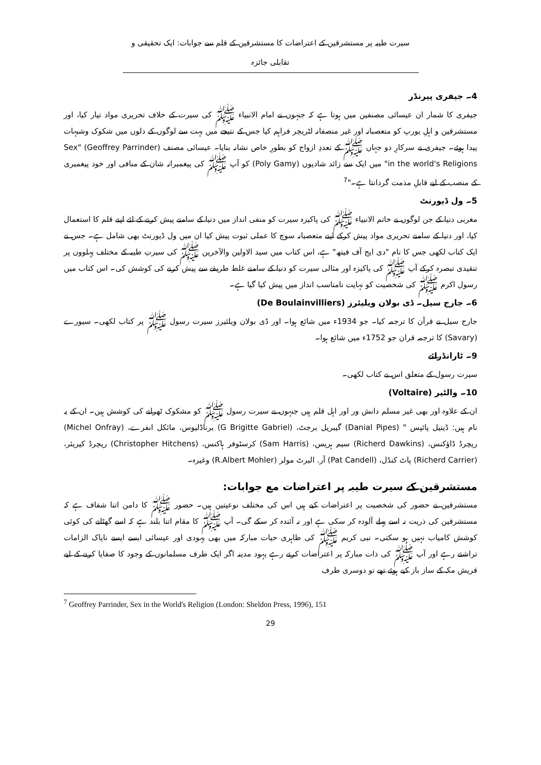سیرت طیبہ پر مستشرقین کے اعتراضات کا مستشرقین کے قلم سے جوابات: ایک تحقیقی و تقابلی جائزہ
4۔ جیفری پیرنڈر
جیفری کا شمار ان عیسائی مصنفین میں ہوتا ہے کہ جنہوں نے امام الانبیاء ﷺ کی سیرت کے خلاف تحریری مواد تیار کیا، اور مستشرقین و اہلِ یورپ کو متعصبانہ اور غیر منصفانہ لٹریچر فراہم کیا جس کے نتیجے میں بہت سے لوگوں کے دلوں میں شکوک وشبہات پیدا ہوئے۔ جیفری نے سرکارِ دو جہاں ﷺ کے تعددِ ازواج کو بطورِ خاص نشانہ بنایا۔ عیسائی مصنف (Geoffrey Parrinder) "Sex in the world's Religions" میں ایک سے زائد شادیوں (Poly Gamy) کو آپ ﷺ کی پیغمبرانہ شان کے منافی اور خود پیغمبری کے منصب کے لیے قابلِ مذمت گردانتا ہے۔"<sup>7</sup>
5۔ ول ڈیورنٹ
مغربی دنیا کے جن لوگوں نے خاتم الانبیاء ﷺ کی پاکیزہ سیرت کو منفی انداز میں دنیا کے سامنے پیش کرنے کے لئے اپنے قلم کا استعمال کیا، اور دنیا کے سامنے تحریری مواد پیش کرکے اپنے متعصبانہ سوچ کا عملی ثبوت پیش کیا ان میں ول ڈیورنٹ بھی شامل ہے۔ جس نے ایک کتاب لکھی جس کا نام "دی ایج آف فیتھ" ہے، اس کتاب میں سید الاولین والآخرین ﷺ کی سیرتِ طیبہ کے مختلف پہلووں پر تنقیدی تبصرہ کرکے آپ ﷺ کی پاکیزہ اور مثالی سیرت کو دنیا کے سامنے غلط طریقے سے پیش کرنے کی کوشش کی۔ اس کتاب میں رسول اکرم ﷺ کی شخصیت کو نہایت نامناسب انداز میں پیش کیا گیا ہے۔
6۔ جارج سیل۔ ڈی بولان ویلیئرز (De Boulainvilliers)
جارج سیل نے قرآن کا ترجمہ کیا۔ جو 1934ء میں شائع ہوا۔ اور ڈی بولان ویلئیرز سیرت رسول ﷺ پر کتاب لکھی۔ سیورے (Savary) کا ترجمہ قران جو 1752ء میں شائع ہوا۔
9۔ ٹارانڈرائے
سیرت رسول کے متعلق اس نے کتاب لکھی۔
10۔ والٹیر (Voltaire)
ان کے علاوہ اور بھی غیر مسلم دانش ور اور اہل قلم ہیں جنہوں نے سیرت رسول ﷺ کو مشکوک ٹھرانے کی کوشش ہیں۔ ان کے یہ نام ہیں: ڈینیل پائپس " (Danial Pipes) گیبریل برجٹ، (G Brigitte Gabriel) برناڈلیوس، مائکل انفرے، (Michel Onfray) ریچرڈ ڈاؤکنس، (Richerd Dawkins) سیم ہریس، (Sam Harris) کرسٹوفر ہاکنس، (Christopher Hitchens) ریچرڈ کیریئر، (Richerd Carrier) پاٹ کنڈل، (Pat Candell) آر. البرٹ مولر (R.Albert Mohler) وغیرہ۔
مستشرقین کے سیرت طیبہ پر اعتراضات مع جوابات:
مستشرقین نے حضور کی شخصیت پر اعتراضات کیے ہیں اس کی مختلف نوعیتین ہیں۔ حضور ﷺ کا دامن اتنا شفاف ہے کہ مستشرقین کی ذریت نہ اسے پہلے آلودہ کر سکی ہے اور نہ آئندہ کر سکے گی۔ آپ ﷺ کا مقام اتنا بلند ہے کہ اسے گھٹانے کی کوئی کوشش کامیاب نہیں ہو سکتی۔ نبی کریم ﷺ کی ظاہری حیات مبارکہ میں بھی یہودی اور عیسائی ایسے ایسے ناپاک الزامات تراشتے رہے اور آپ ﷺ کی ذات مبارکہ پر اعتراضات کرتے رہے یہود مدینہ اگر ایک طرف مسلمانوں کے وجود کا صفایا کرنے کے لیے قریش مکہ کے ساز باز کیے ہوئے تھے تو دوسری طرف
<sup>7</sup> Geoffrey Parrinder, Sex in the World's Religion (London: Sheldon Press, 1996), 151
29